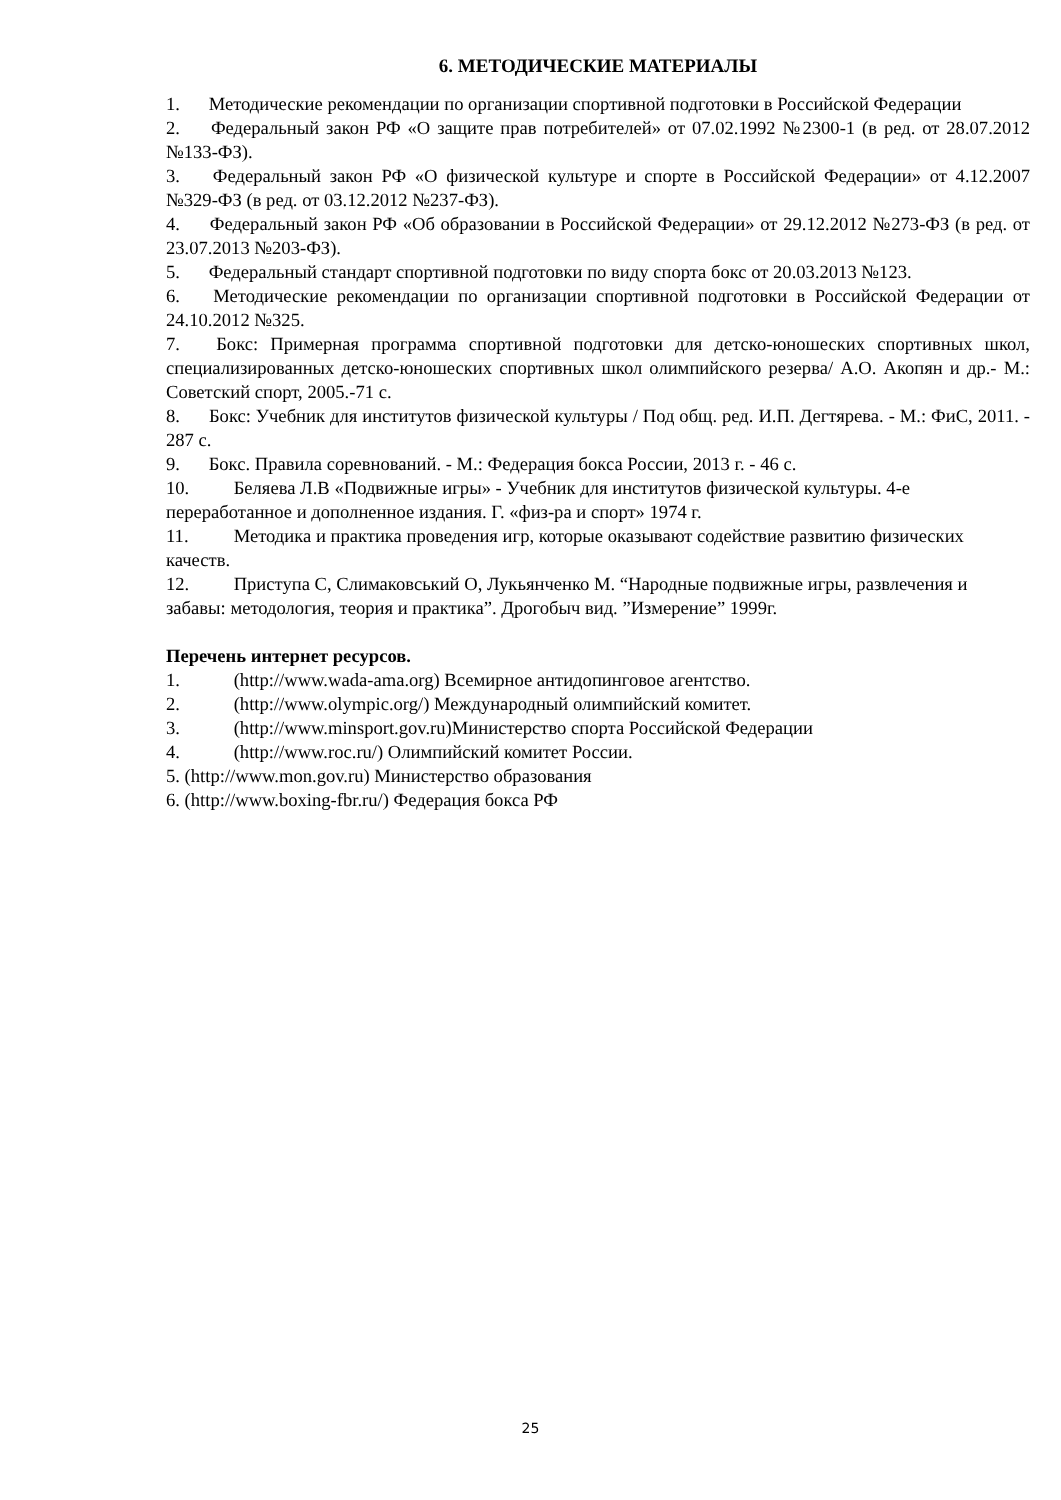6. МЕТОДИЧЕСКИЕ МАТЕРИАЛЫ
1. Методические рекомендации по организации спортивной подготовки в Российской Федерации
2. Федеральный закон РФ «О защите прав потребителей» от 07.02.1992 №2300-1 (в ред. от 28.07.2012 №133-ФЗ).
3. Федеральный закон РФ «О физической культуре и спорте в Российской Федерации» от 4.12.2007 №329-ФЗ (в ред. от 03.12.2012 №237-ФЗ).
4. Федеральный закон РФ «Об образовании в Российской Федерации» от 29.12.2012 №273-ФЗ (в ред. от 23.07.2013 №203-ФЗ).
5. Федеральный стандарт спортивной подготовки по виду спорта бокс от 20.03.2013 №123.
6. Методические рекомендации по организации спортивной подготовки в Российской Федерации от 24.10.2012 №325.
7. Бокс: Примерная программа спортивной подготовки для детско-юношеских спортивных школ, специализированных детско-юношеских спортивных школ олимпийского резерва/ А.О. Акопян и др.- М.: Советский спорт, 2005.-71 с.
8. Бокс: Учебник для институтов физической культуры / Под общ. ред. И.П. Дегтярева. - М.: ФиС, 2011. - 287 с.
9. Бокс. Правила соревнований. - М.: Федерация бокса России, 2013 г. - 46 с.
10. Беляева Л.В «Подвижные игры» - Учебник для институтов физической культуры. 4-е переработанное и дополненное издания. Г. «физ-ра и спорт» 1974 г.
11. Методика и практика проведения игр, которые оказывают содействие развитию физических качеств.
12. Приступа С, Слимаковський О, Лукьянченко М. “Народные подвижные игры, развлечения и забавы: методология, теория и практика”. Дрогобыч вид. ”Измерение” 1999г.
Перечень интернет ресурсов.
1. (http://www.wada-ama.org) Всемирное антидопинговое агентство.
2. (http://www.olympic.org/) Международный олимпийский комитет.
3. (http://www.minsport.gov.ru)Министерство спорта Российской Федерации
4. (http://www.roc.ru/) Олимпийский комитет России.
5. (http://www.mon.gov.ru) Министерство образования
6. (http://www.boxing-fbr.ru/) Федерация бокса РФ
25